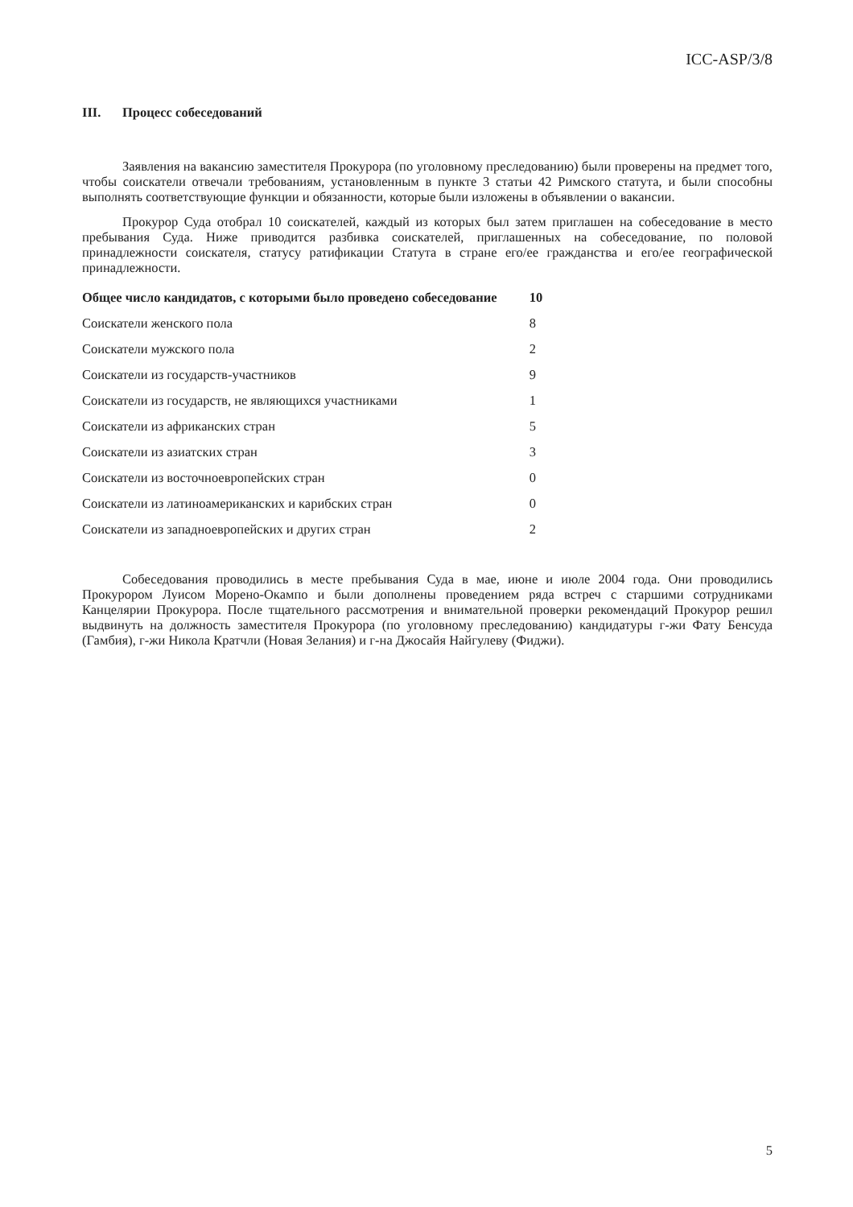ICC-ASP/3/8
III. Процесс собеседований
Заявления на вакансию заместителя Прокурора (по уголовному преследованию) были проверены на предмет того, чтобы соискатели отвечали требованиям, установленным в пункте 3 статьи 42 Римского статута, и были способны выполнять соответствующие функции и обязанности, которые были изложены в объявлении о вакансии.
Прокурор Суда отобрал 10 соискателей, каждый из которых был затем приглашен на собеседование в место пребывания Суда. Ниже приводится разбивка соискателей, приглашенных на собеседование, по половой принадлежности соискателя, статусу ратификации Статута в стране его/ее гражданства и его/ее географической принадлежности.
| Общее число кандидатов, с которыми было проведено собеседование | 10 |
| --- | --- |
| Соискатели женского пола | 8 |
| Соискатели мужского пола | 2 |
| Соискатели из государств-участников | 9 |
| Соискатели из государств, не являющихся участниками | 1 |
| Соискатели из африканских стран | 5 |
| Соискатели из азиатских стран | 3 |
| Соискатели из восточноевропейских стран | 0 |
| Соискатели из латиноамериканских и карибских стран | 0 |
| Соискатели из западноевропейских и других стран | 2 |
Собеседования проводились в месте пребывания Суда в мае, июне и июле 2004 года. Они проводились Прокурором Луисом Морено-Окампо и были дополнены проведением ряда встреч с старшими сотрудниками Канцелярии Прокурора. После тщательного рассмотрения и внимательной проверки рекомендаций Прокурор решил выдвинуть на должность заместителя Прокурора (по уголовному преследованию) кандидатуры г-жи Фату Бенсуда (Гамбия), г-жи Никола Кратчли (Новая Зелания) и г-на Джосайя Найгулеву (Фиджи).
5